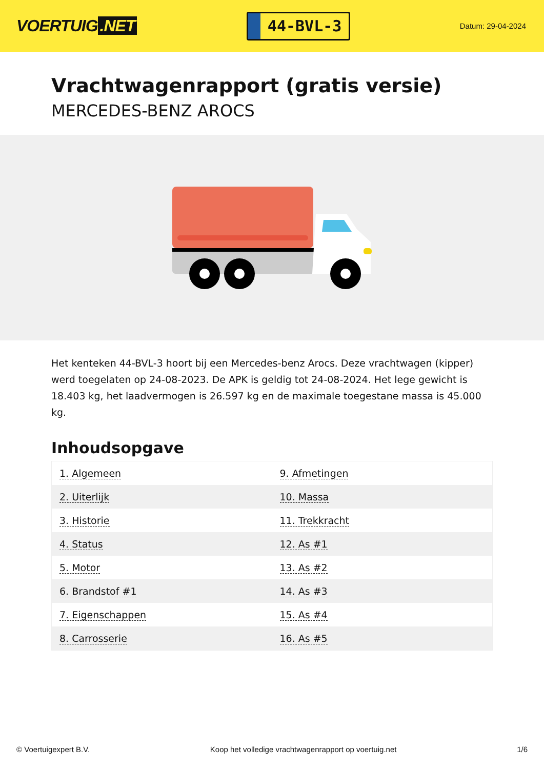VOERTUIG.NET
44-BVL-3
Datum: 29-04-2024
Vrachtwagenrapport (gratis versie)
MERCEDES-BENZ AROCS
Het kenteken 44-BVL-3 hoort bij een Mercedes-benz Arocs. Deze vrachtwagen (kipper) werd toegelaten op 24-08-2023. De APK is geldig tot 24-08-2024. Het lege gewicht is 18.403 kg, het laadvermogen is 26.597 kg en de maximale toegestane massa is 45.000 kg.
Inhoudsopgave
| 1. Algemeen | 9. Afmetingen |
| 2. Uiterlijk | 10. Massa |
| 3. Historie | 11. Trekkracht |
| 4. Status | 12. As #1 |
| 5. Motor | 13. As #2 |
| 6. Brandstof #1 | 14. As #3 |
| 7. Eigenschappen | 15. As #4 |
| 8. Carrosserie | 16. As #5 |
© Voertuigexpert B.V. Koop het volledige vrachtwagenrapport op voertuig.net 1/6